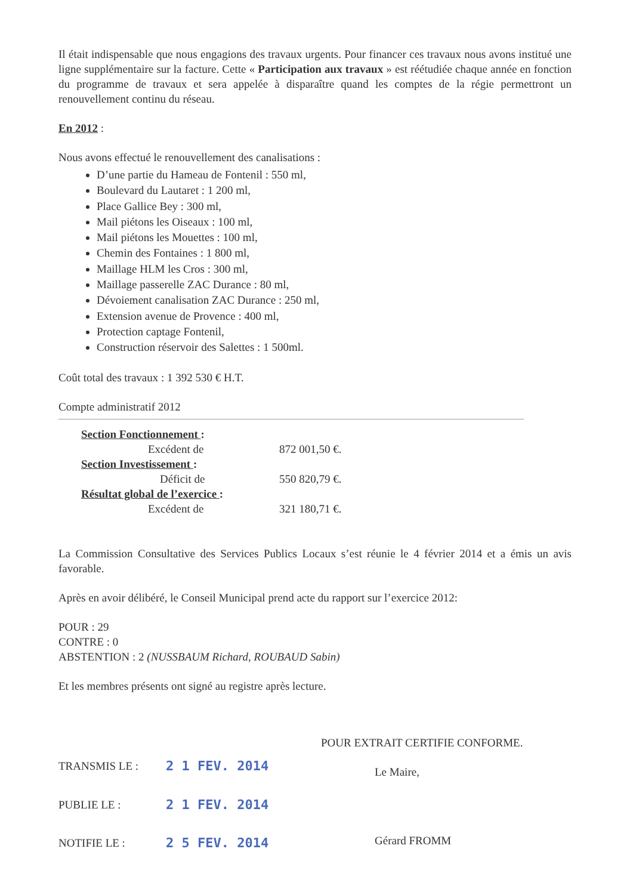Il était indispensable que nous engagions des travaux urgents. Pour financer ces travaux nous avons institué une ligne supplémentaire sur la facture. Cette « Participation aux travaux » est réétudiée chaque année en fonction du programme de travaux et sera appelée à disparaître quand les comptes de la régie permettront un renouvellement continu du réseau.
En 2012 :
Nous avons effectué le renouvellement des canalisations :
D’une partie du Hameau de Fontenil : 550 ml,
Boulevard du Lautaret : 1 200 ml,
Place Gallice Bey : 300 ml,
Mail piétons les Oiseaux : 100 ml,
Mail piétons les Mouettes : 100 ml,
Chemin des Fontaines : 1 800 ml,
Maillage HLM les Cros : 300 ml,
Maillage passerelle ZAC Durance : 80 ml,
Dévoiement canalisation ZAC Durance : 250 ml,
Extension avenue de Provence : 400 ml,
Protection captage Fontenil,
Construction réservoir des Salettes : 1 500ml.
Coût total des travaux : 1 392 530 € H.T.
Compte administratif 2012
| Section Fonctionnement : | |
| Excédent de | 872 001,50 €. |
| Section Investissement : | |
| Déficit de | 550 820,79 €. |
| Résultat global de l’exercice : | |
| Excédent de | 321 180,71 €. |
La Commission Consultative des Services Publics Locaux s’est réunie le 4 février 2014 et a émis un avis favorable.
Après en avoir délibéré, le Conseil Municipal prend acte du rapport sur l’exercice 2012:
POUR : 29
CONTRE : 0
ABSTENTION : 2 (NUSSBAUM Richard, ROUBAUD Sabin)
Et les membres présents ont signé au registre après lecture.
| TRANSMIS LE : | 2 1 FEV. 2014 |
| PUBLIE LE : | 2 1 FEV. 2014 |
| NOTIFIE LE : | 2 5 FEV. 2014 |
POUR EXTRAIT CERTIFIE CONFORME.
Le Maire,
Gérard FROMM